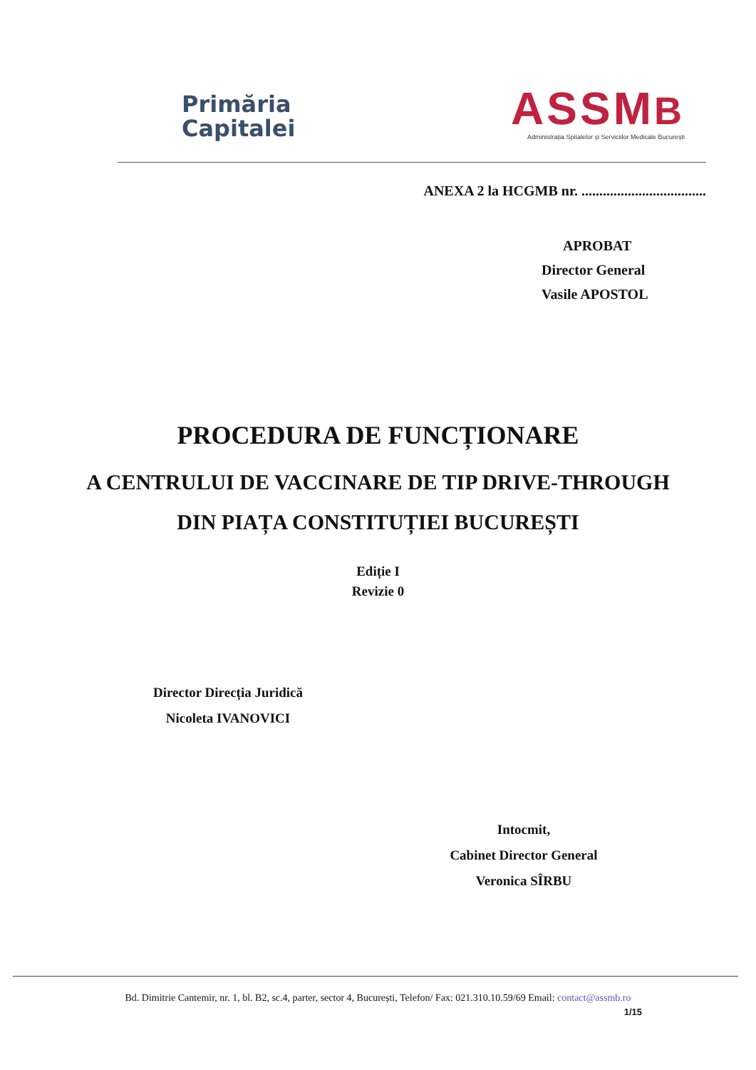Primăria
Capitalei
ASSMB
Administrația Spitalelor și Serviciilor Medicale București
ANEXA 2 la HCGMB nr. ...................................
APROBAT
Director General
Vasile APOSTOL
PROCEDURA DE FUNCȚIONARE
A CENTRULUI DE VACCINARE DE TIP DRIVE-THROUGH
DIN PIAȚA CONSTITUȚIEI BUCUREȘTI
Ediție I
Revizie 0
Director Direcția Juridică
Nicoleta IVANOVICI
Intocmit,
Cabinet Director General
Veronica SÎRBU
Bd. Dimitrie Cantemir, nr. 1, bl. B2, sc.4, parter, sector 4, București, Telefon/ Fax: 021.310.10.59/69 Email: contact@assmb.ro
1/15